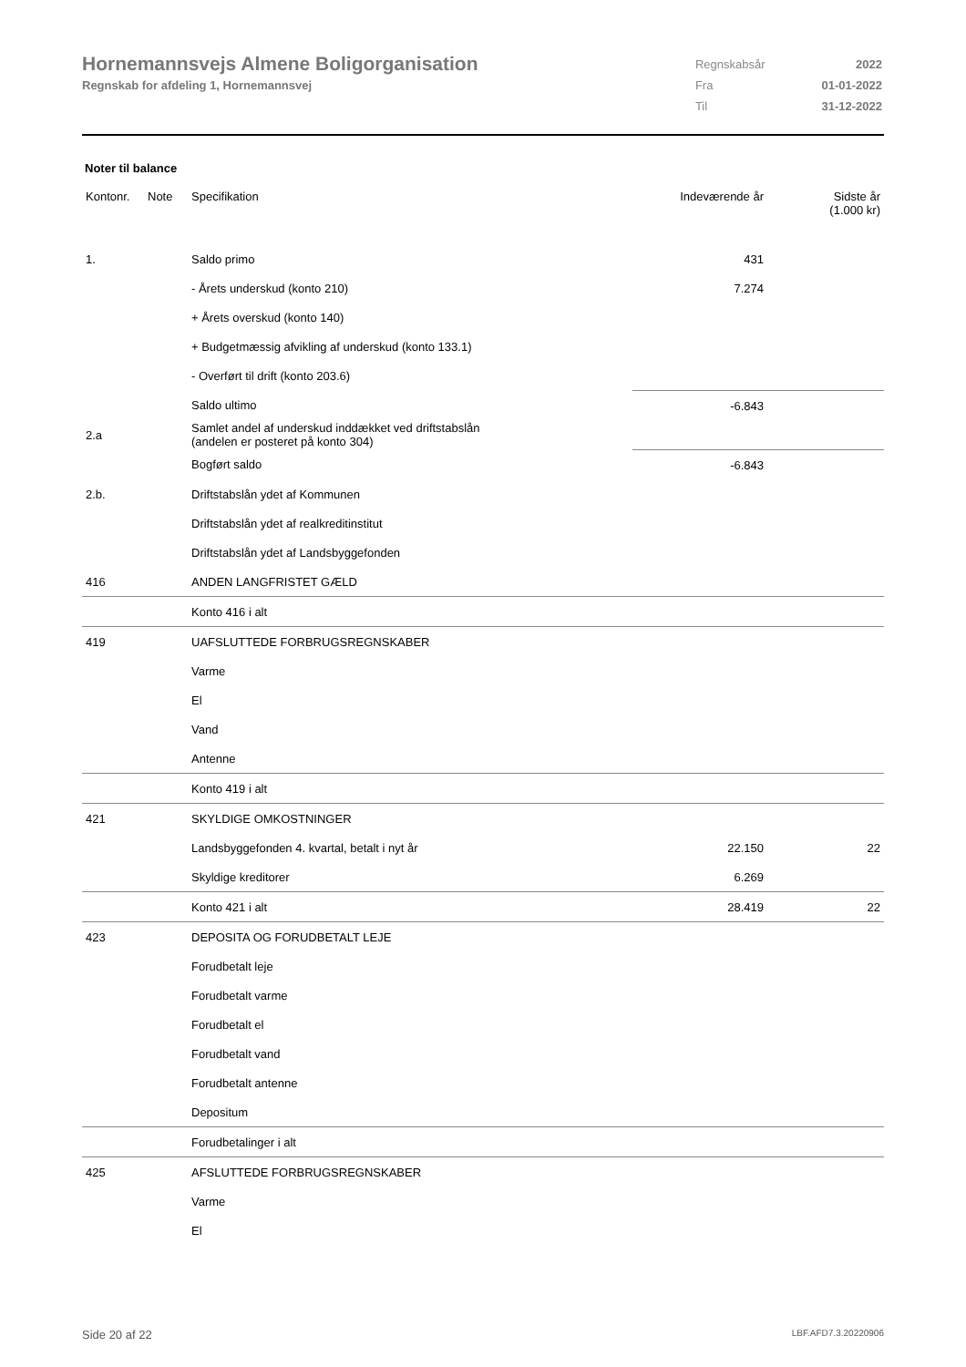Hornemannsvejs Almene Boligorganisation
Regnskab for afdeling 1, Hornemannsvej
| Regnskabsår | 2022 |
| Fra | 01-01-2022 |
| Til | 31-12-2022 |
Noter til balance
| Kontonr. | Note | Specifikation | Indeværende år | Sidste år (1.000 kr) |
| --- | --- | --- | --- | --- |
| 1. | | Saldo primo | 431 | |
| | | - Årets underskud (konto 210) | 7.274 | |
| | | + Årets overskud (konto 140) | | |
| | | + Budgetmæssig afvikling af underskud (konto 133.1) | | |
| | | - Overført til drift (konto 203.6) | | |
| | | Saldo ultimo | -6.843 | |
| 2.a | | Samlet andel af underskud inddækket ved driftstabslån (andelen er posteret på konto 304) | | |
| | | Bogført saldo | -6.843 | |
| 2.b. | | Driftstabslån ydet af Kommunen | | |
| | | Driftstabslån ydet af realkreditinstitut | | |
| | | Driftstabslån ydet af Landsbyggefonden | | |
| 416 | | ANDEN LANGFRISTET GÆLD | | |
| | | Konto 416 i alt | | |
| 419 | | UAFSLUTTEDE FORBRUGSREGNSKABER | | |
| | | Varme | | |
| | | El | | |
| | | Vand | | |
| | | Antenne | | |
| | | Konto 419 i alt | | |
| 421 | | SKYLDIGE OMKOSTNINGER | | |
| | | Landsbyggefonden 4. kvartal, betalt i nyt år | 22.150 | 22 |
| | | Skyldige kreditorer | 6.269 | |
| | | Konto 421 i alt | 28.419 | 22 |
| 423 | | DEPOSITA OG FORUDBETALT LEJE | | |
| | | Forudbetalt leje | | |
| | | Forudbetalt varme | | |
| | | Forudbetalt el | | |
| | | Forudbetalt vand | | |
| | | Forudbetalt antenne | | |
| | | Depositum | | |
| | | Forudbetalinger i alt | | |
| 425 | | AFSLUTTEDE FORBRUGSREGNSKABER | | |
| | | Varme | | |
| | | El | | |
Side 20 af 22 LBF.AFD7.3.20220906